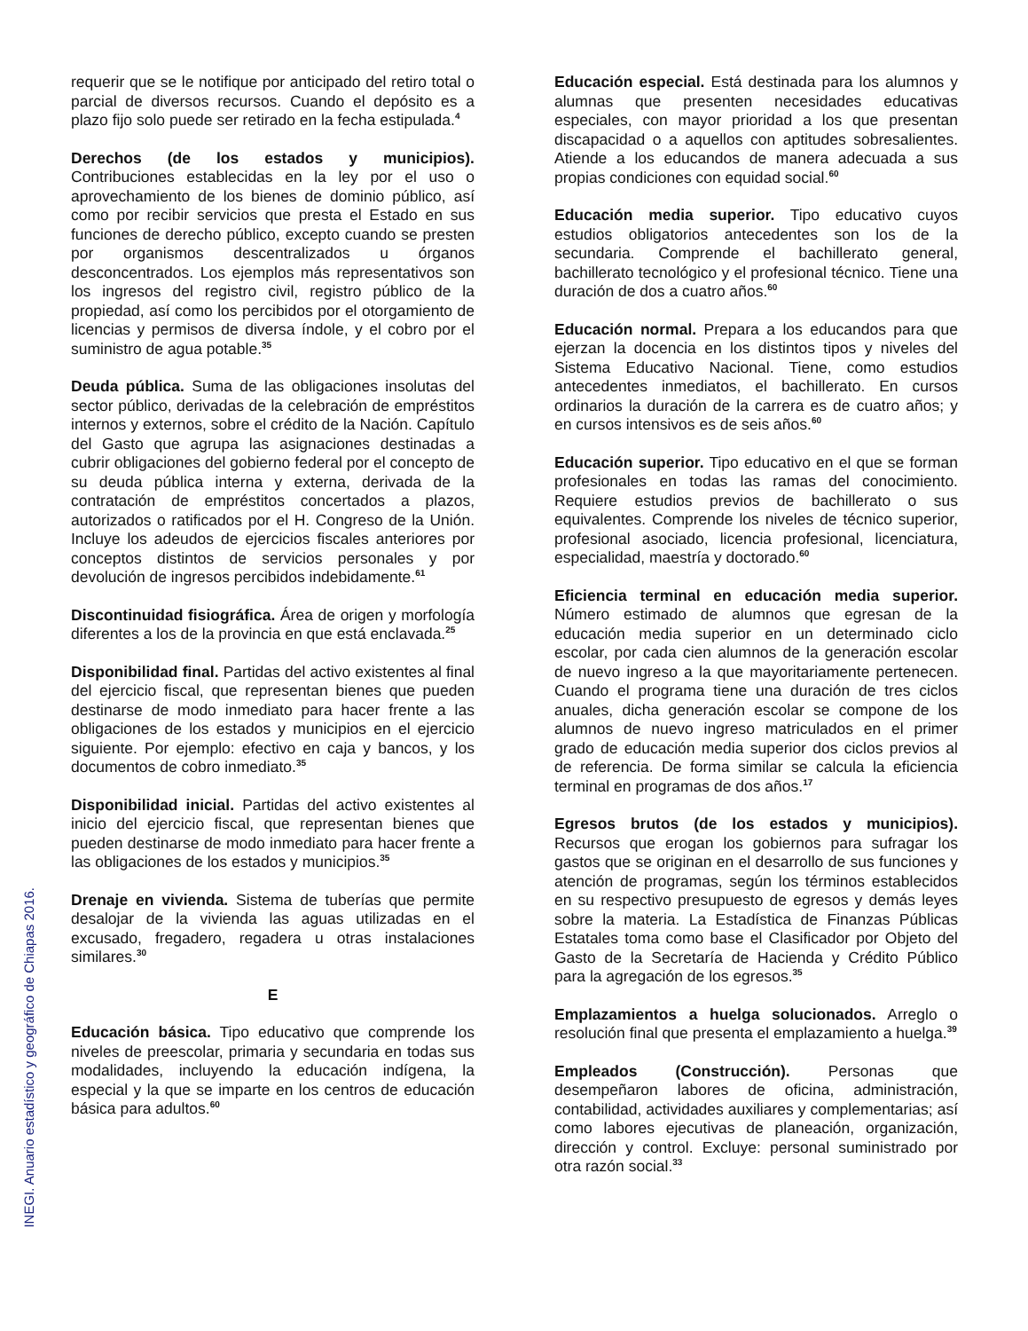INEGI. Anuario estadístico y geográfico de Chiapas 2016.
requerir que se le notifique por anticipado del retiro total o parcial de diversos recursos. Cuando el depósito es a plazo fijo solo puede ser retirado en la fecha estipulada.<sup>4</sup>
Derechos (de los estados y municipios). Contribuciones establecidas en la ley por el uso o aprovechamiento de los bienes de dominio público, así como por recibir servicios que presta el Estado en sus funciones de derecho público, excepto cuando se presten por organismos descentralizados u órganos desconcentrados. Los ejemplos más representativos son los ingresos del registro civil, registro público de la propiedad, así como los percibidos por el otorgamiento de licencias y permisos de diversa índole, y el cobro por el suministro de agua potable.<sup>35</sup>
Deuda pública. Suma de las obligaciones insolutas del sector público, derivadas de la celebración de empréstitos internos y externos, sobre el crédito de la Nación. Capítulo del Gasto que agrupa las asignaciones destinadas a cubrir obligaciones del gobierno federal por el concepto de su deuda pública interna y externa, derivada de la contratación de empréstitos concertados a plazos, autorizados o ratificados por el H. Congreso de la Unión. Incluye los adeudos de ejercicios fiscales anteriores por conceptos distintos de servicios personales y por devolución de ingresos percibidos indebidamente.<sup>61</sup>
Discontinuidad fisiográfica. Área de origen y morfología diferentes a los de la provincia en que está enclavada.<sup>25</sup>
Disponibilidad final. Partidas del activo existentes al final del ejercicio fiscal, que representan bienes que pueden destinarse de modo inmediato para hacer frente a las obligaciones de los estados y municipios en el ejercicio siguiente. Por ejemplo: efectivo en caja y bancos, y los documentos de cobro inmediato.<sup>35</sup>
Disponibilidad inicial. Partidas del activo existentes al inicio del ejercicio fiscal, que representan bienes que pueden destinarse de modo inmediato para hacer frente a las obligaciones de los estados y municipios.<sup>35</sup>
Drenaje en vivienda. Sistema de tuberías que permite desalojar de la vivienda las aguas utilizadas en el excusado, fregadero, regadera u otras instalaciones similares.<sup>30</sup>
E
Educación básica. Tipo educativo que comprende los niveles de preescolar, primaria y secundaria en todas sus modalidades, incluyendo la educación indígena, la especial y la que se imparte en los centros de educación básica para adultos.<sup>60</sup>
Educación especial. Está destinada para los alumnos y alumnas que presenten necesidades educativas especiales, con mayor prioridad a los que presentan discapacidad o a aquellos con aptitudes sobresalientes. Atiende a los educandos de manera adecuada a sus propias condiciones con equidad social.<sup>60</sup>
Educación media superior. Tipo educativo cuyos estudios obligatorios antecedentes son los de la secundaria. Comprende el bachillerato general, bachillerato tecnológico y el profesional técnico. Tiene una duración de dos a cuatro años.<sup>60</sup>
Educación normal. Prepara a los educandos para que ejerzan la docencia en los distintos tipos y niveles del Sistema Educativo Nacional. Tiene, como estudios antecedentes inmediatos, el bachillerato. En cursos ordinarios la duración de la carrera es de cuatro años; y en cursos intensivos es de seis años.<sup>60</sup>
Educación superior. Tipo educativo en el que se forman profesionales en todas las ramas del conocimiento. Requiere estudios previos de bachillerato o sus equivalentes. Comprende los niveles de técnico superior, profesional asociado, licencia profesional, licenciatura, especialidad, maestría y doctorado.<sup>60</sup>
Eficiencia terminal en educación media superior. Número estimado de alumnos que egresan de la educación media superior en un determinado ciclo escolar, por cada cien alumnos de la generación escolar de nuevo ingreso a la que mayoritariamente pertenecen. Cuando el programa tiene una duración de tres ciclos anuales, dicha generación escolar se compone de los alumnos de nuevo ingreso matriculados en el primer grado de educación media superior dos ciclos previos al de referencia. De forma similar se calcula la eficiencia terminal en programas de dos años.<sup>17</sup>
Egresos brutos (de los estados y municipios). Recursos que erogan los gobiernos para sufragar los gastos que se originan en el desarrollo de sus funciones y atención de programas, según los términos establecidos en su respectivo presupuesto de egresos y demás leyes sobre la materia. La Estadística de Finanzas Públicas Estatales toma como base el Clasificador por Objeto del Gasto de la Secretaría de Hacienda y Crédito Público para la agregación de los egresos.<sup>35</sup>
Emplazamientos a huelga solucionados. Arreglo o resolución final que presenta el emplazamiento a huelga.<sup>39</sup>
Empleados (Construcción). Personas que desempeñaron labores de oficina, administración, contabilidad, actividades auxiliares y complementarias; así como labores ejecutivas de planeación, organización, dirección y control. Excluye: personal suministrado por otra razón social.<sup>33</sup>